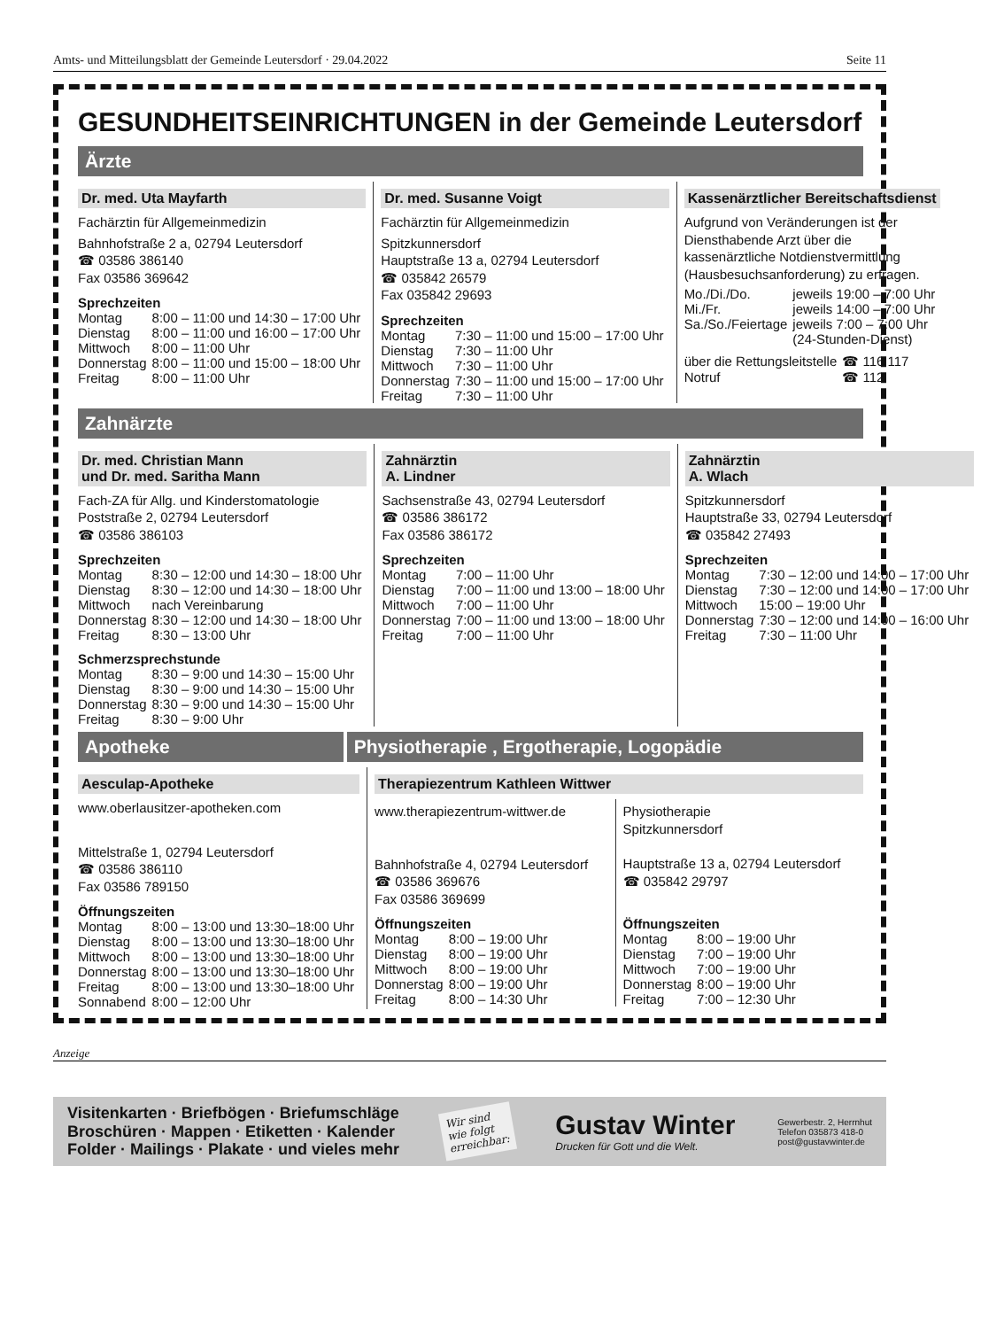Amts- und Mitteilungsblatt der Gemeinde Leutersdorf · 29.04.2022 Seite 11
GESUNDHEITSEINRICHTUNGEN in der Gemeinde Leutersdorf
Ärzte
Dr. med. Uta Mayfarth
Fachärztin für Allgemeinmedizin
Bahnhofstraße 2 a, 02794 Leutersdorf
☎ 03586 386140
Fax 03586 369642
Sprechzeiten
| Montag | 8:00 – 11:00 und 14:30 – 17:00 Uhr |
| Dienstag | 8:00 – 11:00 und 16:00 – 17:00 Uhr |
| Mittwoch | 8:00 – 11:00 Uhr |
| Donnerstag | 8:00 – 11:00 und 15:00 – 18:00 Uhr |
| Freitag | 8:00 – 11:00 Uhr |
Dr. med. Susanne Voigt
Fachärztin für Allgemeinmedizin
Spitzkunnersdorf
Hauptstraße 13 a, 02794 Leutersdorf
☎ 035842 26579
Fax 035842 29693
Sprechzeiten
| Montag | 7:30 – 11:00 und 15:00 – 17:00 Uhr |
| Dienstag | 7:30 – 11:00 Uhr |
| Mittwoch | 7:30 – 11:00 Uhr |
| Donnerstag | 7:30 – 11:00 und 15:00 – 17:00 Uhr |
| Freitag | 7:30 – 11:00 Uhr |
Kassenärztlicher Bereitschaftsdienst
Aufgrund von Veränderungen ist der Dienst­habende Arzt über die kassenärztliche Not­dienstvermittlung (Hausbesuchsanforderung) zu erfragen.
| Mo./Di./Do. | jeweils 19:00 – 7:00 Uhr |
| Mi./Fr. | jeweils 14:00 – 7:00 Uhr |
| Sa./So./Feiertage | jeweils 7:00 – 7:00 Uhr (24-Stunden-Dienst) |
| über die Rettungsleitstelle | ☎ 116 117 |
| Notruf | ☎ 112 |
Zahnärzte
Dr. med. Christian Mann
und Dr. med. Saritha Mann
Fach-ZA für Allg. und Kinderstomatologie
Poststraße 2, 02794 Leutersdorf
☎ 03586 386103
Sprechzeiten
| Montag | 8:30 – 12:00 und 14:30 – 18:00 Uhr |
| Dienstag | 8:30 – 12:00 und 14:30 – 18:00 Uhr |
| Mittwoch | nach Vereinbarung |
| Donnerstag | 8:30 – 12:00 und 14:30 – 18:00 Uhr |
| Freitag | 8:30 – 13:00 Uhr |
Schmerzsprechstunde
| Montag | 8:30 – 9:00 und 14:30 – 15:00 Uhr |
| Dienstag | 8:30 – 9:00 und 14:30 – 15:00 Uhr |
| Donnerstag | 8:30 – 9:00 und 14:30 – 15:00 Uhr |
| Freitag | 8:30 – 9:00 Uhr |
Zahnärztin
A. Lindner
Sachsenstraße 43, 02794 Leutersdorf
☎ 03586 386172
Fax 03586 386172
Sprechzeiten
| Montag | 7:00 – 11:00 Uhr |
| Dienstag | 7:00 – 11:00 und 13:00 – 18:00 Uhr |
| Mittwoch | 7:00 – 11:00 Uhr |
| Donnerstag | 7:00 – 11:00 und 13:00 – 18:00 Uhr |
| Freitag | 7:00 – 11:00 Uhr |
Zahnärztin
A. Wlach
Spitzkunnersdorf
Hauptstraße 33, 02794 Leutersdorf
☎ 035842 27493
Sprechzeiten
| Montag | 7:30 – 12:00 und 14:00 – 17:00 Uhr |
| Dienstag | 7:30 – 12:00 und 14:00 – 17:00 Uhr |
| Mittwoch | 15:00 – 19:00 Uhr |
| Donnerstag | 7:30 – 12:00 und 14:00 – 16:00 Uhr |
| Freitag | 7:30 – 11:00 Uhr |
Apotheke Physiotherapie , Ergotherapie, Logopädie
Aesculap-Apotheke
www.oberlausitzer-apotheken.com
Mittelstraße 1, 02794 Leutersdorf
☎ 03586 386110
Fax 03586 789150
Öffnungszeiten
| Montag | 8:00 – 13:00 und 13:30–18:00 Uhr |
| Dienstag | 8:00 – 13:00 und 13:30–18:00 Uhr |
| Mittwoch | 8:00 – 13:00 und 13:30–18:00 Uhr |
| Donnerstag | 8:00 – 13:00 und 13:30–18:00 Uhr |
| Freitag | 8:00 – 13:00 und 13:30–18:00 Uhr |
| Sonnabend | 8:00 – 12:00 Uhr |
Therapiezentrum Kathleen Wittwer
www.therapiezentrum-wittwer.de
Bahnhofstraße 4, 02794 Leutersdorf
☎ 03586 369676
Fax 03586 369699
Öffnungszeiten
| Montag | 8:00 – 19:00 Uhr |
| Dienstag | 8:00 – 19:00 Uhr |
| Mittwoch | 8:00 – 19:00 Uhr |
| Donnerstag | 8:00 – 19:00 Uhr |
| Freitag | 8:00 – 14:30 Uhr |
Physiotherapie
Spitzkunnersdorf
Hauptstraße 13 a, 02794 Leutersdorf
☎ 035842 29797
Öffnungszeiten
| Montag | 8:00 – 19:00 Uhr |
| Dienstag | 7:00 – 19:00 Uhr |
| Mittwoch | 7:00 – 19:00 Uhr |
| Donnerstag | 8:00 – 19:00 Uhr |
| Freitag | 7:00 – 12:30 Uhr |
Anzeige
Visitenkarten · Briefbögen · Briefumschläge
Broschüren · Mappen · Etiketten · Kalender
Folder · Mailings · Plakate · und vieles mehr
Wir sind
wie folgt
erreichbar:
Gustav Winter
Drucken für Gott und die Welt.
Gewerbestr. 2, Herrnhut
Telefon 035873 418-0
post@gustavwinter.de